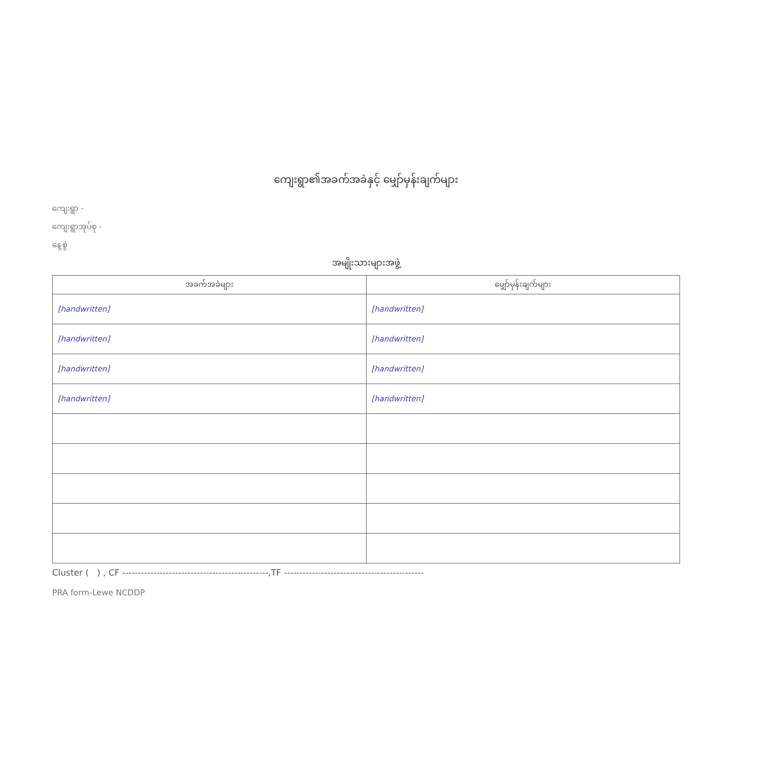ကျေးရွာ၏အခက်အခဲနှင့် မျှော်မှန်းချက်များ
ကျေးရွာ -
ကျေးရွာအုပ်စု -
နေ့စွဲ
အမျိုးသားများအဖွဲ့
| အခက်အခဲများ | မျှော်မှန်းချက်များ |
| --- | --- |
| [handwritten] | [handwritten] |
| [handwritten] | [handwritten] |
| [handwritten] | [handwritten] |
| [handwritten] | [handwritten] |
Cluster ( ) , CF -----------------------------------------------,TF ---------------------------------------------
PRA form-Lewe NCDDP